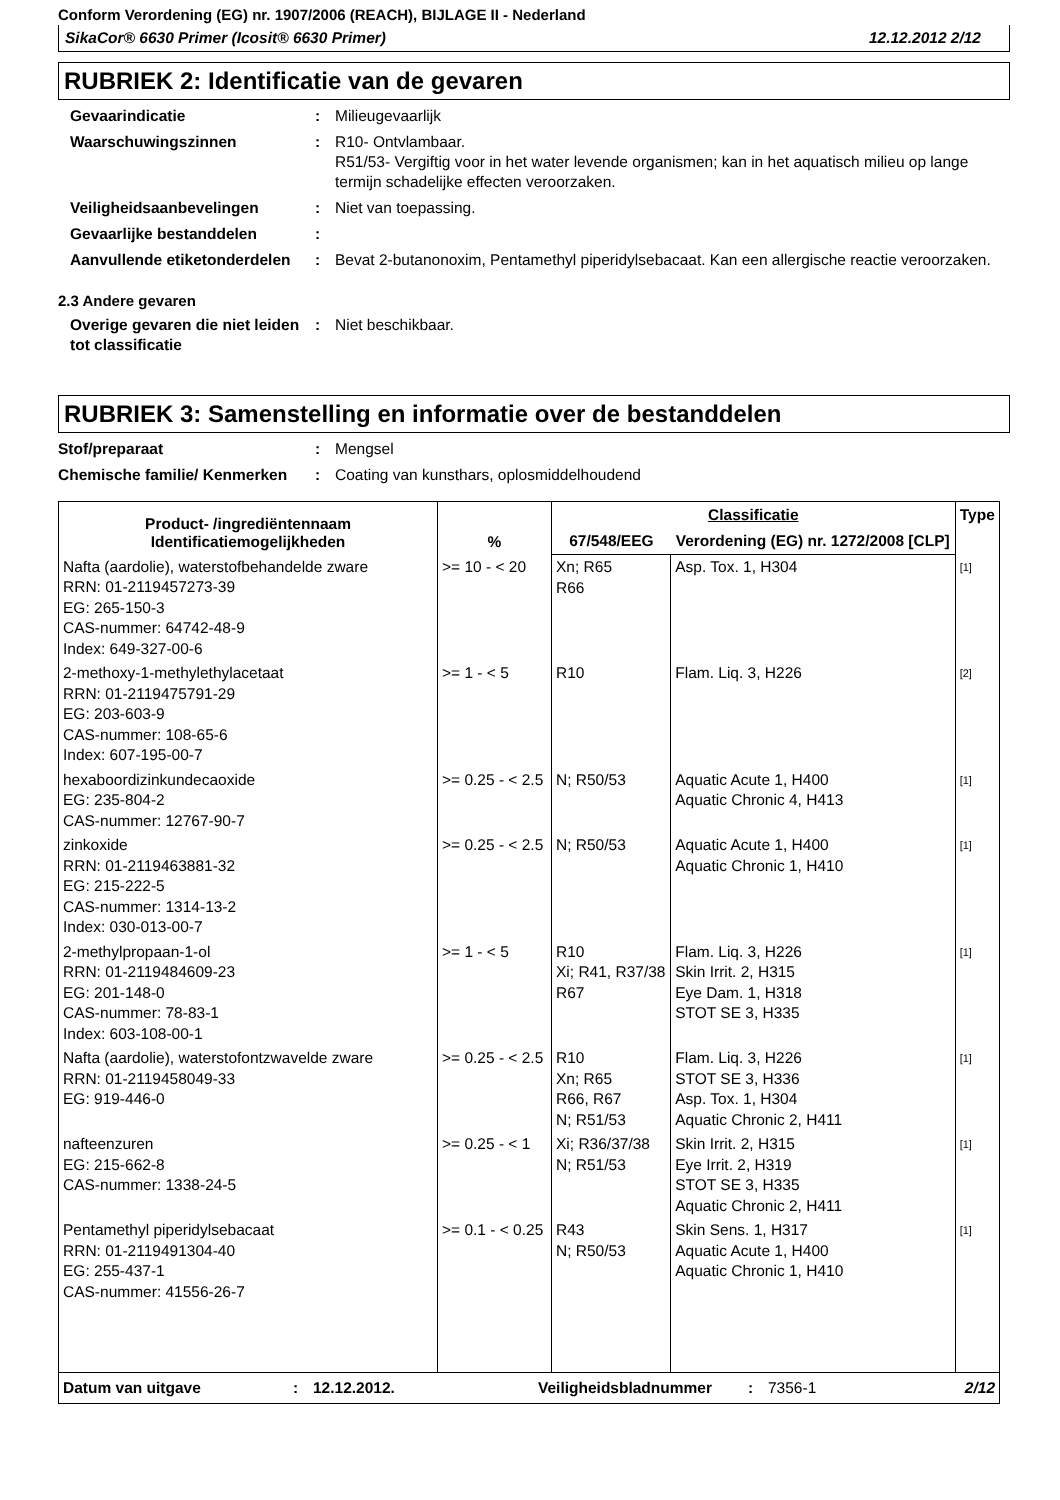Conform Verordening (EG) nr. 1907/2006 (REACH), BIJLAGE II - Nederland
SikaCor® 6630 Primer (Icosit® 6630 Primer) 12.12.2012 2/12
RUBRIEK 2: Identificatie van de gevaren
Gevaarindicatie : Milieugevaarlijk
Waarschuwingszinnen : R10- Ontvlambaar.
R51/53- Vergiftig voor in het water levende organismen; kan in het aquatisch milieu op lange termijn schadelijke effecten veroorzaken.
Veiligheidsaanbevelingen : Niet van toepassing.
Gevaarlijke bestanddelen :
Aanvullende etiketonderdelen
: Bevat 2-butanonoxim, Pentamethyl piperidylsebacaat. Kan een allergische reactie veroorzaken.
2.3 Andere gevaren
Overige gevaren die niet leiden tot classificatie
: Niet beschikbaar.
RUBRIEK 3: Samenstelling en informatie over de bestanddelen
Stof/preparaat : Mengsel
Chemische familie/ Kenmerken
: Coating van kunsthars, oplosmiddelhoudend
| Product- /ingrediëntennaam Identificatiemogelijkheden | % | Classificatie | | Type |
| --- | --- | --- | --- | --- |
| | | 67/548/EEG | Verordening (EG) nr. 1272/2008 [CLP] | |
| Nafta (aardolie), waterstofbehandelde zware RRN: 01-2119457273-39 EG: 265-150-3 CAS-nummer: 64742-48-9 Index: 649-327-00-6 | >= 10 - < 20 | Xn; R65 R66 | Asp. Tox. 1, H304 | [1] |
| 2-methoxy-1-methylethylacetaat RRN: 01-2119475791-29 EG: 203-603-9 CAS-nummer: 108-65-6 Index: 607-195-00-7 | >= 1 - < 5 | R10 | Flam. Liq. 3, H226 | [2] |
| hexaboordizinkundecaoxide EG: 235-804-2 CAS-nummer: 12767-90-7 | >= 0.25 - < 2.5 | N; R50/53 | Aquatic Acute 1, H400 Aquatic Chronic 4, H413 | [1] |
| zinkoxide RRN: 01-2119463881-32 EG: 215-222-5 CAS-nummer: 1314-13-2 Index: 030-013-00-7 | >= 0.25 - < 2.5 | N; R50/53 | Aquatic Acute 1, H400 Aquatic Chronic 1, H410 | [1] |
| 2-methylpropaan-1-ol RRN: 01-2119484609-23 EG: 201-148-0 CAS-nummer: 78-83-1 Index: 603-108-00-1 | >= 1 - < 5 | R10 Xi; R41, R37/38 R67 | Flam. Liq. 3, H226 Skin Irrit. 2, H315 Eye Dam. 1, H318 STOT SE 3, H335 | [1] |
| Nafta (aardolie), waterstofontzwavelde zware RRN: 01-2119458049-33 EG: 919-446-0 | >= 0.25 - < 2.5 | R10 Xn; R65 R66, R67 N; R51/53 | Flam. Liq. 3, H226 STOT SE 3, H336 Asp. Tox. 1, H304 Aquatic Chronic 2, H411 | [1] |
| nafteenzuren EG: 215-662-8 CAS-nummer: 1338-24-5 | >= 0.25 - < 1 | Xi; R36/37/38 N; R51/53 | Skin Irrit. 2, H315 Eye Irrit. 2, H319 STOT SE 3, H335 Aquatic Chronic 2, H411 | [1] |
| Pentamethyl piperidylsebacaat RRN: 01-2119491304-40 EG: 255-437-1 CAS-nummer: 41556-26-7 | >= 0.1 - < 0.25 | R43 N; R50/53 | Skin Sens. 1, H317 Aquatic Acute 1, H400 Aquatic Chronic 1, H410 | [1] |
Datum van uitgave: 12.12.2012. Veiligheidsbladnummer: 7356-1 2/12